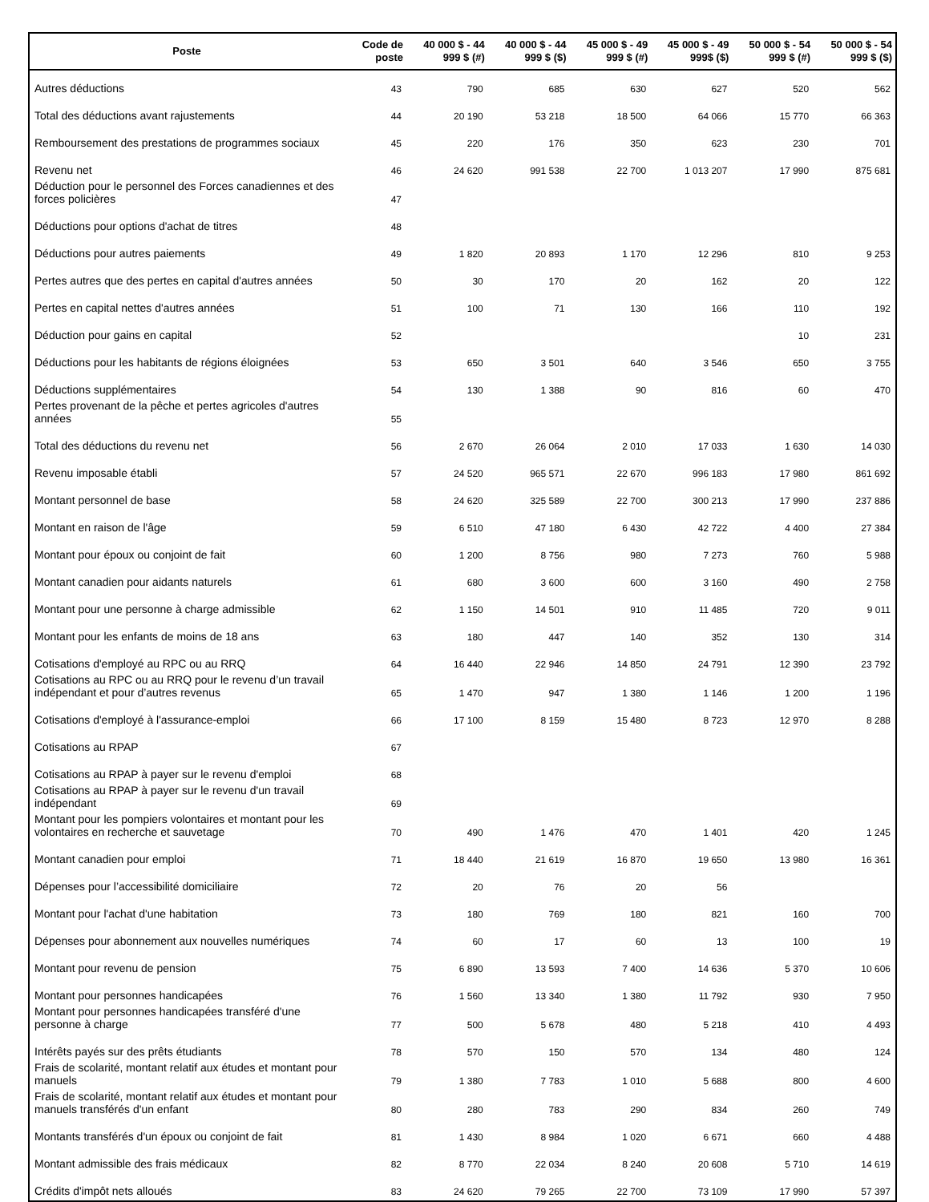| Poste | Code de poste | 40 000 $ - 44 999 $ (#) | 40 000 $ - 44 999 $ ($) | 45 000 $ - 49 999 $ (#) | 45 000 $ - 49 999$ ($) | 50 000 $ - 54 999 $ (#) | 50 000 $ - 54 999 $ ($) |
| --- | --- | --- | --- | --- | --- | --- | --- |
| Autres déductions | 43 | 790 | 685 | 630 | 627 | 520 | 562 |
| Total des déductions avant rajustements | 44 | 20 190 | 53 218 | 18 500 | 64 066 | 15 770 | 66 363 |
| Remboursement des prestations de programmes sociaux | 45 | 220 | 176 | 350 | 623 | 230 | 701 |
| Revenu net | 46 | 24 620 | 991 538 | 22 700 | 1 013 207 | 17 990 | 875 681 |
| Déduction pour le personnel des Forces canadiennes et des forces policières | 47 | | | | | | |
| Déductions pour options d'achat de titres | 48 | | | | | | |
| Déductions pour autres paiements | 49 | 1 820 | 20 893 | 1 170 | 12 296 | 810 | 9 253 |
| Pertes autres que des pertes en capital d'autres années | 50 | 30 | 170 | 20 | 162 | 20 | 122 |
| Pertes en capital nettes d'autres années | 51 | 100 | 71 | 130 | 166 | 110 | 192 |
| Déduction pour gains en capital | 52 | | | | | 10 | 231 |
| Déductions pour les habitants de régions éloignées | 53 | 650 | 3 501 | 640 | 3 546 | 650 | 3 755 |
| Déductions supplémentaires | 54 | 130 | 1 388 | 90 | 816 | 60 | 470 |
| Pertes provenant de la pêche et pertes agricoles d'autres années | 55 | | | | | | |
| Total des déductions du revenu net | 56 | 2 670 | 26 064 | 2 010 | 17 033 | 1 630 | 14 030 |
| Revenu imposable établi | 57 | 24 520 | 965 571 | 22 670 | 996 183 | 17 980 | 861 692 |
| Montant personnel de base | 58 | 24 620 | 325 589 | 22 700 | 300 213 | 17 990 | 237 886 |
| Montant en raison de l'âge | 59 | 6 510 | 47 180 | 6 430 | 42 722 | 4 400 | 27 384 |
| Montant pour époux ou conjoint de fait | 60 | 1 200 | 8 756 | 980 | 7 273 | 760 | 5 988 |
| Montant canadien pour aidants naturels | 61 | 680 | 3 600 | 600 | 3 160 | 490 | 2 758 |
| Montant pour une personne à charge admissible | 62 | 1 150 | 14 501 | 910 | 11 485 | 720 | 9 011 |
| Montant pour les enfants de moins de 18 ans | 63 | 180 | 447 | 140 | 352 | 130 | 314 |
| Cotisations d'employé au RPC ou au RRQ | 64 | 16 440 | 22 946 | 14 850 | 24 791 | 12 390 | 23 792 |
| Cotisations au RPC ou au RRQ pour le revenu d’un travail indépendant et pour d’autres revenus | 65 | 1 470 | 947 | 1 380 | 1 146 | 1 200 | 1 196 |
| Cotisations d'employé à l'assurance-emploi | 66 | 17 100 | 8 159 | 15 480 | 8 723 | 12 970 | 8 288 |
| Cotisations au RPAP | 67 | | | | | | |
| Cotisations au RPAP à payer sur le revenu d'emploi | 68 | | | | | | |
| Cotisations au RPAP à payer sur le revenu d'un travail indépendant | 69 | | | | | | |
| Montant pour les pompiers volontaires et montant pour les volontaires en recherche et sauvetage | 70 | 490 | 1 476 | 470 | 1 401 | 420 | 1 245 |
| Montant canadien pour emploi | 71 | 18 440 | 21 619 | 16 870 | 19 650 | 13 980 | 16 361 |
| Dépenses pour l’accessibilité domiciliaire | 72 | 20 | 76 | 20 | 56 | | |
| Montant pour l'achat d'une habitation | 73 | 180 | 769 | 180 | 821 | 160 | 700 |
| Dépenses pour abonnement aux nouvelles numériques | 74 | 60 | 17 | 60 | 13 | 100 | 19 |
| Montant pour revenu de pension | 75 | 6 890 | 13 593 | 7 400 | 14 636 | 5 370 | 10 606 |
| Montant pour personnes handicapées | 76 | 1 560 | 13 340 | 1 380 | 11 792 | 930 | 7 950 |
| Montant pour personnes handicapées transféré d'une personne à charge | 77 | 500 | 5 678 | 480 | 5 218 | 410 | 4 493 |
| Intérêts payés sur des prêts étudiants | 78 | 570 | 150 | 570 | 134 | 480 | 124 |
| Frais de scolarité, montant relatif aux études et montant pour manuels | 79 | 1 380 | 7 783 | 1 010 | 5 688 | 800 | 4 600 |
| Frais de scolarité, montant relatif aux études et montant pour manuels transférés d'un enfant | 80 | 280 | 783 | 290 | 834 | 260 | 749 |
| Montants transférés d'un époux ou conjoint de fait | 81 | 1 430 | 8 984 | 1 020 | 6 671 | 660 | 4 488 |
| Montant admissible des frais médicaux | 82 | 8 770 | 22 034 | 8 240 | 20 608 | 5 710 | 14 619 |
| Crédits d'impôt nets alloués | 83 | 24 620 | 79 265 | 22 700 | 73 109 | 17 990 | 57 397 |